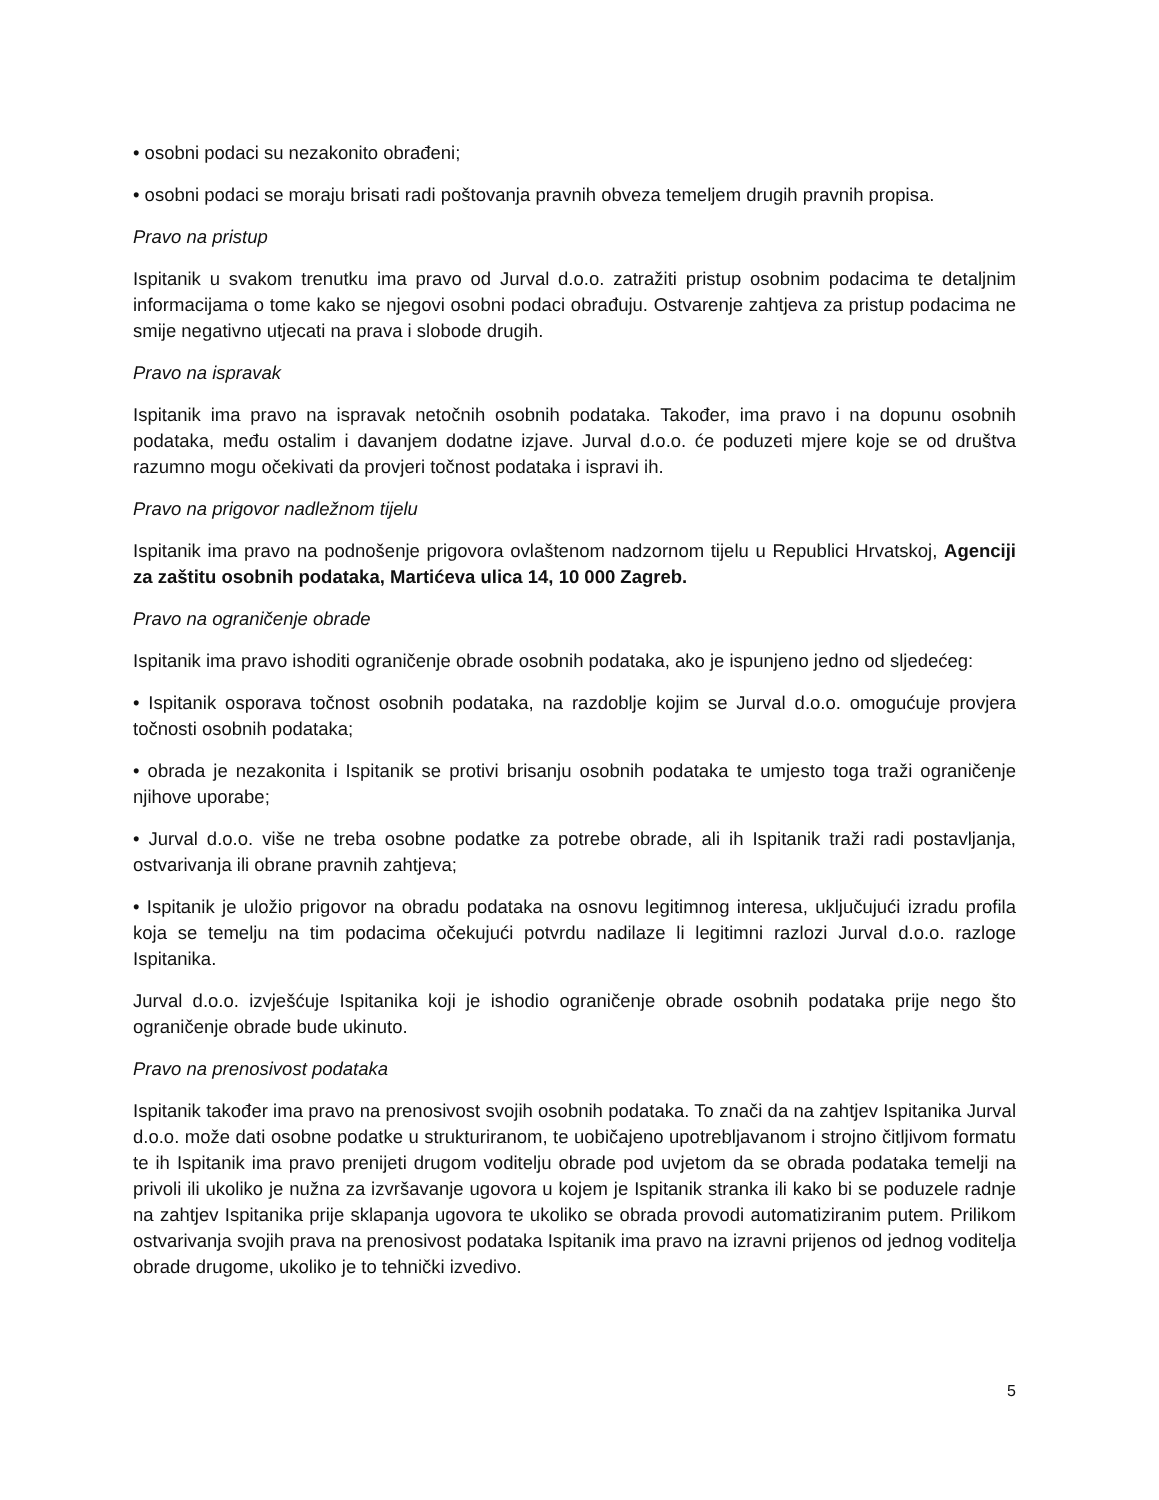• osobni podaci su nezakonito obrađeni;
• osobni podaci se moraju brisati radi poštovanja pravnih obveza temeljem drugih pravnih propisa.
Pravo na pristup
Ispitanik u svakom trenutku ima pravo od Jurval d.o.o. zatražiti pristup osobnim podacima te detaljnim informacijama o tome kako se njegovi osobni podaci obrađuju. Ostvarenje zahtjeva za pristup podacima ne smije negativno utjecati na prava i slobode drugih.
Pravo na ispravak
Ispitanik ima pravo na ispravak netočnih osobnih podataka. Također, ima pravo i na dopunu osobnih podataka, među ostalim i davanjem dodatne izjave. Jurval d.o.o. će poduzeti mjere koje se od društva razumno mogu očekivati da provjeri točnost podataka i ispravi ih.
Pravo na prigovor nadležnom tijelu
Ispitanik ima pravo na podnošenje prigovora ovlaštenom nadzornom tijelu u Republici Hrvatskoj, Agenciji za zaštitu osobnih podataka, Martićeva ulica 14, 10 000 Zagreb.
Pravo na ograničenje obrade
Ispitanik ima pravo ishoditi ograničenje obrade osobnih podataka, ako je ispunjeno jedno od sljedećeg:
• Ispitanik osporava točnost osobnih podataka, na razdoblje kojim se Jurval d.o.o. omogućuje provjera točnosti osobnih podataka;
• obrada je nezakonita i Ispitanik se protivi brisanju osobnih podataka te umjesto toga traži ograničenje njihove uporabe;
• Jurval d.o.o. više ne treba osobne podatke za potrebe obrade, ali ih Ispitanik traži radi postavljanja, ostvarivanja ili obrane pravnih zahtjeva;
• Ispitanik je uložio prigovor na obradu podataka na osnovu legitimnog interesa, uključujući izradu profila koja se temelju na tim podacima očekujući potvrdu nadilaze li legitimni razlozi Jurval d.o.o. razloge Ispitanika.
Jurval d.o.o. izvješćuje Ispitanika koji je ishodio ograničenje obrade osobnih podataka prije nego što ograničenje obrade bude ukinuto.
Pravo na prenosivost podataka
Ispitanik također ima pravo na prenosivost svojih osobnih podataka. To znači da na zahtjev Ispitanika Jurval d.o.o. može dati osobne podatke u strukturiranom, te uobičajeno upotrebljavanom i strojno čitljivom formatu te ih Ispitanik ima pravo prenijeti drugom voditelju obrade pod uvjetom da se obrada podataka temelji na privoli ili ukoliko je nužna za izvršavanje ugovora u kojem je Ispitanik stranka ili kako bi se poduzele radnje na zahtjev Ispitanika prije sklapanja ugovora te ukoliko se obrada provodi automatiziranim putem. Prilikom ostvarivanja svojih prava na prenosivost podataka Ispitanik ima pravo na izravni prijenos od jednog voditelja obrade drugome, ukoliko je to tehnički izvedivo.
5